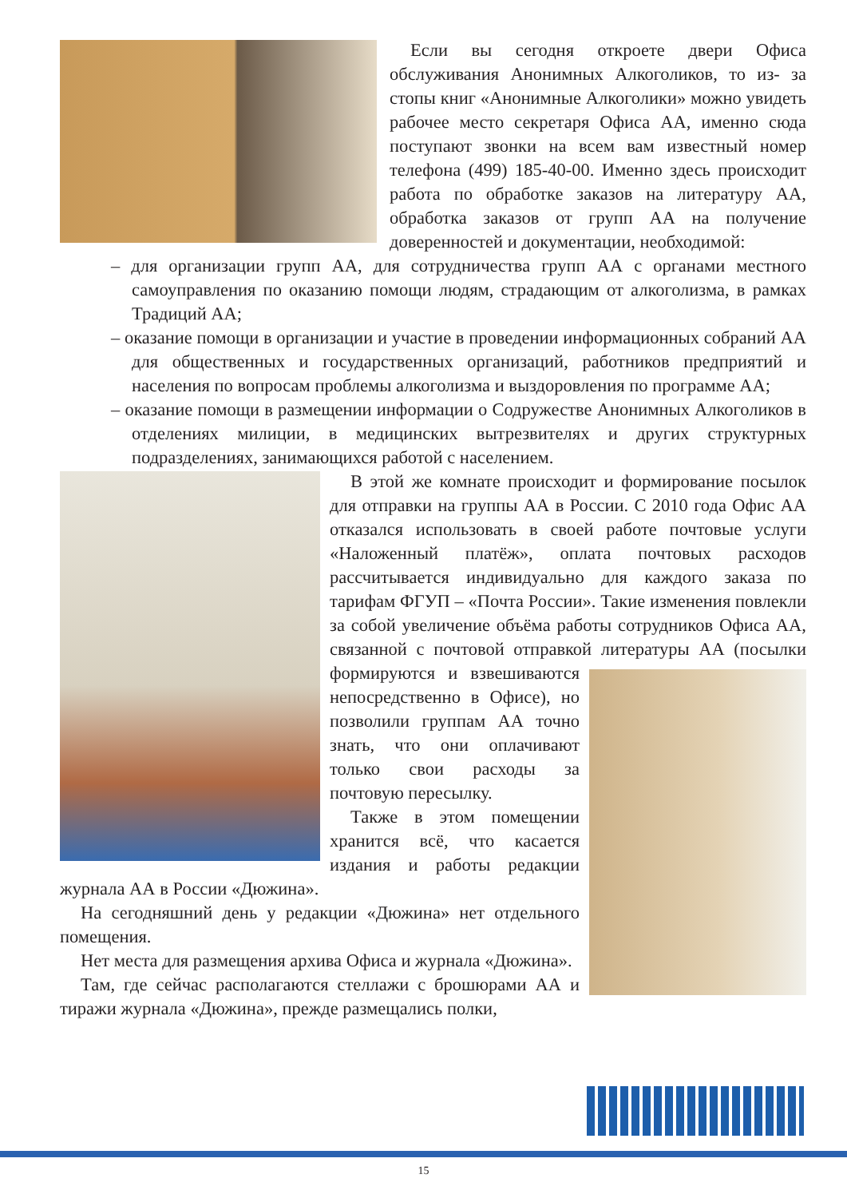Если вы сегодня откроете двери Офиса обслуживания Анонимных Алкоголиков, то из- за стопы книг «Анонимные Алкоголики» можно увидеть рабочее место секретаря Офиса АА, именно сюда поступают звонки на всем вам известный номер телефона (499) 185-40-00. Именно здесь происходит работа по обработке заказов на литературу АА, обработка заказов от групп АА на получение доверенностей и документации, необходимой:
– для организации групп АА, для сотрудничества групп АА с органами местного самоуправления по оказанию помощи людям, страдающим от алкоголизма, в рамках Традиций АА;
– оказание помощи в организации и участие в проведении информационных собраний АА для общественных и государственных организаций, работников предприятий и населения по вопросам проблемы алкоголизма и выздоровления по программе АА;
– оказание помощи в размещении информации о Содружестве Анонимных Алкоголиков в отделениях милиции, в медицинских вытрезвителях и других структурных подразделениях, занимающихся работой с населением.
В этой же комнате происходит и формирование посылок для отправки на группы АА в России. С 2010 года Офис АА отказался использовать в своей работе почтовые услуги «Наложенный платёж», оплата почтовых расходов рассчитывается индивидуально для каждого заказа по тарифам ФГУП – «Почта России». Такие изменения повлекли за собой увеличение объёма работы сотрудников Офиса АА, связанной с почтовой отправкой литературы АА (посылки формируются и взвешиваются непосредственно в Офисе), но позволили группам АА точно знать, что они оплачивают только свои расходы за почтовую пересылку.
Также в этом помещении хранится всё, что касается издания и работы редакции журнала АА в России «Дюжина».
На сегодняшний день у редакции «Дюжина» нет отдельного помещения.
Нет места для размещения архива Офиса и журнала «Дюжина».
Там, где сейчас располагаются стеллажи с брошюрами АА и тиражи журнала «Дюжина», прежде размещались полки,
15